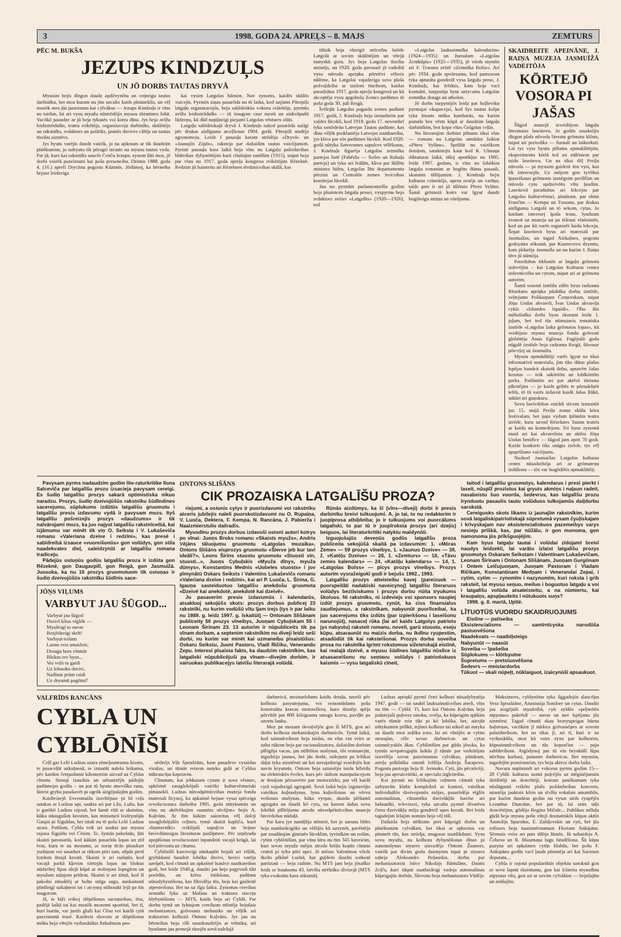3 1998. GODA 24. APREĻS – 8. MAJS ZEMTURS
PĒC M. BUKŠA
JEZUPS KINDZUĻS
UN JŌ DORBS TAUTAS DRYVĀ
Myusim bejis dīzgon daudz apdōvynōtu un ceņteigu tautas darbinīku, bet moz kuram nu jīm uzcalts kaids pīmineklis, un vēļ mozōk mes jūs pazeistam kai cylvākus — Jezups Kindzuļs ir vīns nu taidim, lai ari vysu myužu nūstrōdōjis myusu dzimtines lobā. Vacōkō paaudze ar jū beja tykusēs voi kotru dīnu. Jys beja avīžu leidzstrōdnīks, teatru reikōtōjs, organizaceju darbinīks, skūlōtōjs un rakstnīks, redaktors un politiks, jaunōs dzeives cālōjs un tautas tīseibu aizstōvs.
Jys byutu varējis daudz vairōk, jo na apkrauts ar tik daudzim pīnōkumim, jo nabyutu tik pōragri izrauts nu myusu tautas vyda. Par jū, kurs kai rakstnīks saucēs Cenču Jezups, zynom ļūti moz, jō dorbi vairōk pazeistami kai poša personeiba. Dzimis 1888. goda 4. (16.) aprelī Drycānu pogosta Kūzmūs. Jōdūmoj, ka bērneiba bejuse leidzeiga
kai vysim Latgolas bārnim. Nav zynoms, kaidōs skūlōs vuicejīs. Pyrmōs ziņas pasarōda nu tō laika, kod uzjimts Pīterpiļs latgaļu organizacejōs, beja sabīdriskūs vokoru reikōtōjs, pyrmūs avīžu leidzstrōdnīks — tū iraugom caur mozū un aizkvāpušū lūdzeņu, kū dūd napiļneigi piejamī Latgolas vēstures olūti.
Latgaļu sabīdriskajā dryvā J. Kindzuļs taitod pasarōda nailgi pēc drukas aizlīguma atceļšonas 1904. godā. Pīterpilī studēja agronomeju. Leidz I pasauļa karam strōdōja «Dryvā» un «Jaunajōs Ziņōs», raksteja par dažaidim tautas vaicōjumim. Pyrmō pasauļa kara laikā beja vīns nu Latgaļu paleidzeibas bīdreibas dybynōtōjim karā cītušajim tautīšim (1915), taipat beja par vīnu nu 1917. goda apreļa kongresa reikōtōjim Rēzeknē. Redzim jū īsaisteitu ari Rēzeknes tērdzniceibas skūlā, kas
tūlaik beja vīneigō mōceibu īstōde Latgolā ar sovim skūlōtōjim un vītejū tautyskū goru. Jys beja Latgolas tīseibu atzinējs, un 1920. goda pavasarī jō vadeibā vysu nūvoda apriņku pōrstōvi vēlreiz nūlēme, ka Latgolai vajadzeiga sova plaša pošvaļdeiba ar taidom tīseibom, kaidas paradzātas 1917. goda apreļa kongresā un kū akceptēja vysu apgobolu Zemes padūmes tō poša goda 30. julī Reigā.
Īvēlejūt Latgolas pagaidu zemes padūmi 1917. godā, J. Kindzuļs beja izraudzeits par vaļdes lūcekli, kod 1918. goda 17. novembrī tyka sastōdeita Latvejas Tautas padūme, kas dīnu vēļōk proklamēja Latvejas naatkareibu, jys kliva par sōs padūmes lūcekli. Kod 1920. godā nūtyka Satversmes sapulces vēlēšonas, J. Kindzuļs figurēja Latgolas zemnīku partejas listē (Pabērža — Seiles un Rubuļa parteja) un tyka ari īvālāts, kliva par īkšlītu ministra bīdru, Latgolas lītu departamenta pōrzini un Centralōs zemes īreiceibas komitejas lūcekli.
Jau nu pyrmīm parlamentarīšu godim beja pīsaisteits latgaļu presei, vyspyrms beja redaktors avīzei «Latgalīts» (1920—1926), tod
«Latgolas lauksaimnīka kalendarim» (1924—1935) un žurnalam «Latgolas Zemkūpis» (1925—1935), jō vōrds mynāts ari F. Trasuna avīzē «Zemnīka Bolss». Ari pēc 1934. goda apvārsuma, kod pamozom tyka apturāta gondreiž vysa latgaļu prese, J. Kindzuļs, kai īrēdnis, kam beja vacī kontakti, turpynōja byut uztycams Latgolas zemnīka draugs un atbolsts.
Jō dorbs turpynōjōs leidz pat boļševiku pyrmajai okupacejai, kod šys tautas kolps tyka īmasts mūku kambarūs, nu kurim pazuda bez vēsts kūpā ar daudzim latgaļu darbinīkim, bez kopa vītas Golgatas ceļūs.
Nu literarajim dorbim pīītams tikai vīns — romans nu Latgolas atmūdas laikim «Pīters Vylāns». Sprīžūt nu vairōkom detaļom, sarakstejts kaut kod K. Ulmaņa diktaturas laikā, tāloj apstōkļus nu 1905. leidz 1907. godam, ir vīns nu lobōkim latgaļu romanim ar bogōtu dūmu pasauli, skaistim tālōjumim. J. Kindzuļs bejis kulturas ceineitōjs, uperu nesējs un varūņs, taids pats ir ari jō tālōtais Pīters Vylāns. Šamā grōmotā kotrs var īgyut daudz bogōteigu atziņu un vārōjumu.
SKAIDREITE APEINĀNE, J. RAIŅA MUZEJA JASMUĪŽĀ VADEITŌJA
KŌRTEJŌ VOSORA PI JAŠAS
Šūgod muzejā izveidōjom latgaļu literaturas laseitovu. Jo godūs sasakrōjis dīzgon plašs nūvoda literatu grōmotu klōsts, taipat ari periodika — žurnali un laikroksti. Lai tys vyss byutu pīītams apmaklātōjim, eksperimenta kōrtā tod ari nūlēmem par taidu laseitovu. Un na tikai dēļ Preiļu nūvoda — pi myusim gaideiti itin vysi, kas tik interesejās. Uz mōjom gon tyvōkai īpazeišonai grōmotas izsnēgsim preilīšim un nūvoda cytu apdzeivōtu vītu ļaudim. Laseitovā paradzātas ari lekcejas par Latgolas kulturvēsturi, pīmāram, par obim Frančim — Kempu un Trasunu, par drukas aizlīgumu Latgolā un tō sekom, cytas. Jo kaidam interesej īpaša tema, lyudzam zvaneit uz muzeju un pa tōlruni vīnōsimēs, kod un par kū varēs organizēt šaidu lekceju. Šepat laseitovā byus ari materiali par Jasmuižas, un tagad Aizkaļnes, pogosta godsymta sōkumā, par Kuznecovu dzymtu, kam pīdarēja Jasmuiža un nu kurim J. Raiņa tāvs jū nūmōja.
Paradzātas tikšonōs ar latgaļu grōmotu izdevējim – kai Latgolas Kulturas centra izdevnīceiba un cytom, taipat ari ar grōmotu autorim.
Šamā sezonā izstōžu zālēs byus radzama Rēzeknes apriņka pūdnīku dorbu izstōde, veļtejums Polikarpam Čerņavskam, taipat Jōņa Undas akvareli, Īvas Undas akvareļu cykls «Islandes īspaidi». Obu šūs mōkslinīku dorbi byus skotami leidz 1. juļam, bet tod tūs nūmaineis tematiska izstōde «Latgolas laika grōmotas lopas», kū veidōjuse myusu muzeja fondu golvonō globōtōja Anna Egliena. Pagōjušō goda nūgalē izstōde beja radzama Reigā, šūvosor pōrceļoj uz Jasmuižu.
Myusu apmaklātōji varēs īgyut na tikai informativū materialu, jim tiks dūtas plašas īspējas baudeit skaistū dobu, apsavērt Jašas krostus — teik sakōrtōts un lobīkōrtōts parks. Padūmōts ari par aktīvō tūrisma pīkritējim — jo kaids gribēs te pōrnakšņōt teltīs, tō tū varēs izdareit kaidā Jašas īlūkā, sakūrt ari guņskuru.
Sovu breivdobas estrādi sōcem izmontōt jau 15. majā Preiļu zonas skūlu kōru festivalam, bet juņa vydam īplānōta teatra izrōde, kuru uzvad Rēzeknes Tautas teatris ar kaidu nu komedejom. Tei byus zynomā marā ari kai akvarelista un aktīra Jōņa Undas benifice — šūgod jam aprit 70 godi. Kaida konkreti tiks snāgta izrōde, tys vēļ apsprīžams vaicōjums.
Nazkod Jasmuižas Latgolas kulturas centrs nūsadorbōja ari ar grōmateņu izdūšonu — tōs var īsagōdōtis apmaklātōji.
Pavysam pyrms nadaudzim godim lite-raturkritike Ilona Salceviča par latgalīšu prozu izsacieja pavysam cereigi. Es šudiņ latgalīšu prozys sakarā optimistiska nikuo naradzu. Prozys, šudiņ dzeivojūšūs rakstnīku šūdīndines sacerejumu, sūplokums izdūtūs latgalīšu gruomotu i latgalīšu presis izdavumu vydā ir pavysam mozs. Ityš latgalīšu pošreizejīs prozys «daudzums» ir tik naīvārojami mozs, ka juo najyut latgalīšu rakstnīceibā, kai izjāmumu var minēt tik viņ O. Seiksta i V. Lukaševiča romanu «Valeriana dzeive i redzīni», kas presē i sabīdreibā izsauce «vuoreišonūs» gon volūdys, gon stila naadekvates dieļ, saleidzynūt ar latgalīšu romana tradiceju.
Pādejūs ostoņūs godūs latgalīšu proza ir izdūta gon Rēzeknē, gon Daugavpilī, gon Reigā, gon Jasmuižā. Juosoka, ka nu 16 prozys gruomotuom tik ostoņas ir šudiņ dzeivojūšūs rakstnīku šūdīnis sace-
JŌŅS VIĻUMS
VARBYUT JAU ŠŪGOD...
Varbyut jau šūgod
Dzeivī klius vīglōk —
Myužeigi to navar
Bezjēdzeigi skrīt!
Varbyut teišam
Laime reiz smaideis;
Draugu bors vīnmār
Blokus tev byus...
Voi veļti tu gaidi
Uz lobuoku dzeivi,
Nadīnas prūm raidi
Uz dryumū pagōtni?
ONTONS SLIŠĀNS
CIK PROZAISKA LATGALĪŠU PROZA?
riejumi, a ostonis cytys ir puorizdavumi voi rakstnīku atceris jubilejis naleli puorskotizdavumi nu O. Rupaiņa, V. Luoča, Dektera, F. Kempa, N. Rancāna, J. Pabierža i Naaizmierstulis dailradis.
Myusdīnu prozys dorbus izdavuši ostoni autori kotrys po vīnai: Juoņs Broks romanu «Skaists myužs», Andris Vējāns tāluojumu gruomotu «Latgolas mozaika», Ontons Slišāns eisprozys gruomotu «Šierve jeb kur tavi ideāli?», Leons Širins stuostu gruomotu «Stuosti vin, stuosti...», Juoņs Cybuļskis «Myuža dīnys, myuža dūmys», Konstantins Mednis «Uobeles stuosts» i jov pīmynātū Oskars Seiksts i Valentins Lukaševičs romanu «Valeriana dzeive i redzīni», kai ari P. Luoča, L. Širina, G. Igauņa sasteiduotuo latgalīšu anekdošu gruomota «Dzeivē kai anekdotē, anekdotē kai dzeivē».
Jo pasaverim presis izdavumūs i kalendarūs, atsakluoj sekojūšs skots: prozys dorbus publicej 23 rakstnīki, nu kurim vodūšū vītu ījam trejs (tys ir par laiku nu 1989. g. leidz 1997. g. īskaitūt) — Ontonam Slišānam publiceity 56 prozys vīneibys, Juoņam Cybuļskam 55 i Leonam Širinam 23. 13 autorim ir nūpubliceits tik pa vīnam dorbam, a septenim rakstnīkim nu diveji leidz seši dorbi, nu kurim var minēt kai uzmaneibu pīsaistūšus: Oskaru Seikstu, Juoni Pastoru, Vladi Ričiku, Venerandu Zepu. Interesi pīsaista fakts, ka daudzim rakstnīkim, kas latgaliski nūpublicējuši pa vīnam—divejim dorbim, ir vairuokas publikacejys latvīšu literarajā volūdā.
Rūnās aizdūmys, ka šī (vīns—diveji) dorbi ir presis darbinīku breivi tulkuojumi. A, jo tai, to nu redaktorim ir juopīprosa atbiļdeiba; jo ir tulkuojums voi puorcālums latgaliski, to par tū ir juopīroksta prozys (ari dzejis) beiguos, lai literaturkritiki natyktu maldynōti.
Izguojušajūs deveņūs godūs latgalīšu proza publiceita sekojūšā skaitā pa izdavumim: 1. «Mōras Zeme» — 59 prozys vīneibys, 1. «Jaunuo Dzeive» — 39, ž. «Katōļu Dzeive» — 28, 1. «Zemturs» — 18, «Tāvu zemes kalendars» — 24, «Katōļu kalendars» — 14, 1. «Latgolas Bolss» — pīcys prozys vīneibys. Prozys autorim vysražeigokī godi ir bejušs 1992., 1993.
Latgalīšu prozys atteisteibu kavej (pareizuok — puorspeilāti nadabiski naveicynoj) latgalīšu literaruos volūdys beztīsiskums i prozys dorbu nūita tryukums školuos. Ni rakstnīks, ni izdeviejs voi sponsors naspiej izdūt prozys gruomotu, zynūt, ka ciss finansialus zaudiejumus, a rakstnīkam, nabyunūt puorlīceibai, ka juo sacerejums tiks izdūts (par izpierkšonu i laseišonu narunojūt), nasaceļ rūka (lai ari kaids Latgolys patriots jys nabyutu) raksteit romanu, noveli, garū stuostu, eseju kūpu, atsaraunūt nu maizis dorba, nu ikdīnu ryupestim, atsadūdūt tik kai raksteišonai. Prozys dorba soveiba prosa nu rakstnīka īgrimt rokstomuo sižeteiskajā eistinē, kai realajā dzeivē, a myusu šūdīnes latgalīšu nūslīce iz atsasaceišonu nu seņtavu volūdys i patriotiskuos kaismis — vysu latgaliskū cīneit,
taitod i latgalīšu gruomotys, kalendarus i presi pierkt i laseit, nūspīž prozistus kai gryuts akmiņs i naļaun radeit, nasabeistu šuo vuorda, šedevrus, kas latgalīšu prozu īrynduotu pasaulis tautu volūduos tulkojamūs daiļdorbu sarokstā.
Cereiguoks skots likams iz jaunajīm rakstnīkim, kurim sovā latgaliskipatriotiskajā sūpretumā vysam čyuļiskajam i krīvyskajam nav eksistencialiskuos pazemeibys varys nesieju prīškā, kas, par nūžālu, ir gon monoma, gon namonoma jūs prīkšguojējim.
Kam byus latgaļu tautai i volūdai zīdojamī breivī naudys leidzekli, lai varātu izlaist latgalīšu prozys gruomotys Oskaram Seikstam i Valentinam Lukaševičam, Leonam Širinam i Ontonam Slišānam, Juoņam Gurgōnam i Ontem Leičujuoņam, Juoņam Pastoram i Vladam Ričikam, Konstantinam Medņam i Venerandai Zepai, i cytim, cytim — zynomīm i nazynomīm, kuri roksta i grib raksteit, lai myusu seņuo, meiluo i boguotuo latgaļu a voi i latgalīšu volūda atsateisteitu, a na nūmiertu, kai kraupaiņs, apspļaudeits i nūtukuots suņs?
1998. g. 8. martā, Upītē.
LĪTUOTŪS VUORDU SKAIDRUOJUMS
Eistīne — patīseiba
Eksistencialisms — samīrnīcyska narodūša pastuovēšona
Naadekvats — naatbiļsteigs
Nabyunūt — naasūt
Soveiba — īpašeiba
Sūplokums — klōtbyutne
Šupretums — pretstuovēšona
Šedevrs — meistardorbs
Tūkuot — skali nūpeļt, nūklaiguot, izaicynūšī apsaukuot.
VALFRĪDS RANCĀNS
CYBLA UN CYBLŌNĪŠI
Ceļš gar Lelō Ludzas azara zīmeļaustrumu krostu, te pasaceļūt uzkaļnenā, te izmatūt nalelu leikumu, pēc kaidim četrpadsmit kilometrim aizvad uz Cyblas cīmatu. Strauji izaudzis un urbanizējīs pādejūs padūmejas godūs – un par tū byutu atseviška runa, šūreiz grybu pasakavēt pi ogrōk aizgōjušajīm godim.
Kaidreizejō Eversmuiža izavītōjuse pi šō ceļa satakas ar Ludzas upi, saukta ari par Lžu, Lužu, kas ir garōkō Ludzas rajonā, bet šamā vītā ar skaistim, kūku nūaugušim krostim, kas miniaturā leidzynōjās Gaujai pi Siguldas, bet iztak nu tō poša Lelō Ludzas azara. Patīšam, Cybla teik ari saukta par myusu rajona Siguldu voi Cēsim. Te, šymūs pakolnūs, ļūti skaisti pavasarūs, kod kūkim pasarōda lopas un zīd īvas, kuru te na mozums, ar zoriņ tīcās pīsaskart yudiņam voi sasadurt ar rūkom pōri tam, stīpās pretī lozdom ūtrajā krostā. Skaisti ir ari rudiņūs, kod vacajā parkā kļovim sōrtojās lopas un blokus nūdzeltej līpas alejā kūpā ar stoltajom lopeglem un myužam zaļajom prīdem. Skaisti ir ari zīmā, kod šī pakolni nūsaklōj ar boltu snīga sagu, naskaitamī pīmīleigī uzkaļneni tai i aicynoj nūbraukt lejā pa tūs mugorom.
Jā, te biži reikoj slēpōšonas saceņseibas, tīsa, padējā laikā tai kai mozōk monomi sportisti, bet tī, kuri īsarūn, var justīs gluži kai Cēsu voi kaidā cytā pazeistamā trasē. Kaidreiz slovons ar slēpōšonas mōku beja vītejōs vydusskūlas fizkulturas pas-
nēdzējs Viļs Sprudzāns, kam pasadeve vysaidas viražas, un tūmār reizem natyka golā ar Cyblas nūbraucīņu kaprizem.
Cīmatam, kai jebkuram cytam ir sova vēsture, apkōrtnē sasaglobōjuši vairōki kulturvēsturiski pīminekli. Ludzas nūvodpētnīceibas muzeja fondu materiali līcynoj, ka apkaimē bejuse vysai spēceiga revolucionara darbeiba 1905. goda nūtykumūs un vīns nu aktīvōkajim «namīru sōcējim» bejis A. Kaļvāns. Ar tīm laikim saisteitas vēļ daleji sasaglobōjušōs ceļtnes, tymā skaitā kapliča, kurā «buntavnīki» reikōjuši sapuļces un bejuse breivdūmeigas literaturas paslāptuve. Pēc uzplyudu apspīšonas revolucionari īspundeiti vacajā krūgā, lai tod pōrvastu uz cītumu.
Cyblōnīši kareiveigi nūskaņōti bejuši ari vēļōk, grybādami baudeit lobōku dzeivi, breivi varēja uzelpōt, kod cīmatā un apkaimē īsasōce naatkareibas godi, bet leidz 1940.g. daudzi jau beja pagyvuši tikt porōdūs, un krīvu īnōkšona, padūmu nūsadybynōšona, kas līkvidēja tūs, beja kai gaideitō atpesteišona. Bet na uz ilgu laiku. Zynomas cereibas zemnīki lyka uz Mašinu un traktoru staceju īdybynōšonu — MTS, kaida beja ari Cyblā. Par dorbu tymā un lyktajom cereibom stōstēja bejušais mehanizators, golvonais mehaniks un vēļōk ari traktorists kolhozā Ontons Kaļvāns. Jys jau nu bērneibas beja cīši sasadraudzējis ar tehniku, ari byudams jau pensejā rūsejōs sovā nalelajā
darbneicā, meistarōdams kaidu detaļu, nareši pēc kolhoza pasyutejuma, voi remontādams poša konstruātu kravas motorolleru, kura dzinējs spēja pōrvītōt pat 800 kilogramu smogu kravu, paviļkt pa uzortu lauku.
Moz pa mozam devaļvējōs gon šī MTS, gon ari dorbs kolhoza mehaniskajōs darbneicōs. Tymā laikā, kod saimnīceibom beja taidas, na vīns vin veirs ar zalta rūkom beja par racionalizatoru, dažaidim dorbim pīlōgōja vacas, jau nūlītōtas mašynas, tōs restaurejūt, izgudrōja jaunas, bet jūs dorbi, radejumi pa lelōkai daļai tyka aizmērsti un kai navajadzeigi svaidejōs kur navin kryumūs. Ontons beja uztaisējis taidu hibridu nu elektriskōs ēveles, kurs pēc dažom manipulacejom ar detaļom pōrsavērte par motorzōdzi, pat vēļ kaidā cytā vajadzeigā agregatā. Sovā laikā bejis izgatavōjis vairōkas kuļmašynas, lynu kuļteišonas un vērvu veišonas mašynas, kūka vyrpas, skaidu plēšamū agregatu un daudz kō cyta, nu kurom dažas sovu lobōkū pīlītōjumu atroda nūvodpētnīceibas muzeja breivdobas nūdaļā.
Par karu jys namīļōja stōsteit, bet jo sarunu bīdrs beja naatlaideigōks un vēlējōs kū uzzynōt, pavēstēja par zaudātajim giminēs lūceklim, tyvinīkim un rodim, cytim cyblōnīšim, par vīnu ūtru nu tīm 345 kaveirim, kuri sovas myuža mōjas atroda brōļu kopūs cīmata centrā pi tylta pōri upei. Jō mōsas Valentinas vōrds īkolts pīkšnē Ludzā, kur guļdeiti daudzi sorkonī partizani — beja radiste. Nu MTS jam beja jōsaškir leidz ar īsaukumu 43. latvīšu strēlnīku divizejā (MTS tyka evakuāta kara sōkumā).
Ludzas apriņkī pyrmī četri kolhozi nūsadybynōja 1947. godā — tai sauktī lauksaimnīceibas arteli, vīns nu tīm — Cyblā. Tī, kuri kai Ontons Kaļvāns beja paūstejuši puļvera smoku, cerēja, ka kūpeigim spākim varēs tūmār reiz tikt pi kō lobōka, bet, aizejūt nūtykumim prīškā, tejīnes kolhozs tai nikod ari natyka uz daudz moz zaļōka zora, lai ari vīnōjōs ar cytim mozajim, cēle sovas darbneicas un cytas saimnīcyskōs ākas. Cyblōnīšim par gūdu jōsoka, ka tymūs sovpateigajūs laikūs jī tūmār par vadeitōjim izavēlēja sovus pazeistamus cylvākus, pīmāram, arteļa prīkšnīka omotā īvēlēja Andreju Šarapovu. Pogosta partorgs beja B. Jermaks. Cyti, jūs pēcnōcēji, beja jau apvuiceitōki, ar specialu izgleiteibu.
Kai pyrmō nu lelōkajōm ceļtnem cīmatā tyka uzbyuvāts klubs kompleksā ar kantori, vairōkas individuālōs dzeivojamōs mōjas, pasarōdēja vīglōs automašinas, cīmatnīku dzeivūkļūs īsavīse ari ladaunīki, televizori, tyka uzcalta pyrmō divstōvu četru dzeivūkļu mōja gondreiž upes krostā. Bet leidz tagadejim lelajim nomim beja vēļ tōli.
Dažaida beja attīksme pret kūpeigū dorbu un pīnōkumim cylvākim, bet tikai ar apbreinu var pīminēt tūs, kas strōdja, mugoras naatlikdami. Vysu sovu myužu, nu kolhoza dybynōšonas dīnas pi automašynas styures aizvadēja Ontons Žauners, vairōk par divim godu dasmytim tapat pi styures sabeja Aleksandrs Beļauskis, dorbu par mehanizatorim īsōce Nikolajs Bārtulāns, Dainis Zeļčs, kuri tikpat naatlaideigi vadeja automašinas kūpeigajūs dorbūs. Slovons beja mehanizators Vitālijs
Maksimovs, cyldynōtas tyka ilggadejōs slaucējas Vera Sprudzāne, Anastasija Sondore un cytas. Daudzi jau aizgōjuši myužeibā, cyti syldōs «peļneitōs atpyutas» pakrēslī — navar un nav īspējams jūs aizmērst. Tagad cīmatā skaņ bezryupeigas bārnu baļsteņas, vacōkim jī nūdora golvassōpes ar sovom palaidneibom, bet na tikai jī, ari tī, kuri ir uz vydusskūlu, moz kū vairs zyna par kolhozim, kūpsaimnīceibom un tūs kopračim — paju sabīdreibom. Atgōdynoj par tū vin bryukūšī lūpu nūvītņu karkasi, pamasts darbneicas. Bet myusim, tagadejīm pensionarim, tys beja aktiva dorba laiks.
Navaru napīminēt ari vokorus pyrms godim 15—20 Cyblā: kulturas nomā puļcējōs uz mēginōjumim dzīdōtōji un doncōtōji, kotram pasōkumam tyka nūslāgumā reikōts plašs pošdarbeibas koncerts, uzastōja jauktais kōris un sīvīšu vokalais ansamblis, par kurim daudzus godus nu vysas sirds ryupējōs Leontīna Duncāne, bet par tū, lai raits sūļs doncōtōjim, gōdōja Regina Mičule... Publikas mīluļu gūdā beja myusu pošu vītejī dramatiskōs kūpas aktīri Anatolijs Spursāns, E. Zabiļevskis un cyti, bet jūs režisors beja naaizmērstamais Florians Ankipāns. Sērmais veirs ari pats tālōja lūmōs. Jū nabaideja A. Čehova un R. Blaumaņa lugu īstudēšona. Šū kūpu pazyna ari apkaimes cytūs klubūs, bet pošu F. Ankipānu godūs vacī ļauds pīminēja ari kai Saeimas deputatu...
Cybla ir rajonā popularōkūs objektu sarokstā gon ar sovu lapnū skaistumu, gon kai īcīneita myusdīnu atpyutas vīta, gon ari ar sovim cylvākim — bejušajīm un asūšajīm.